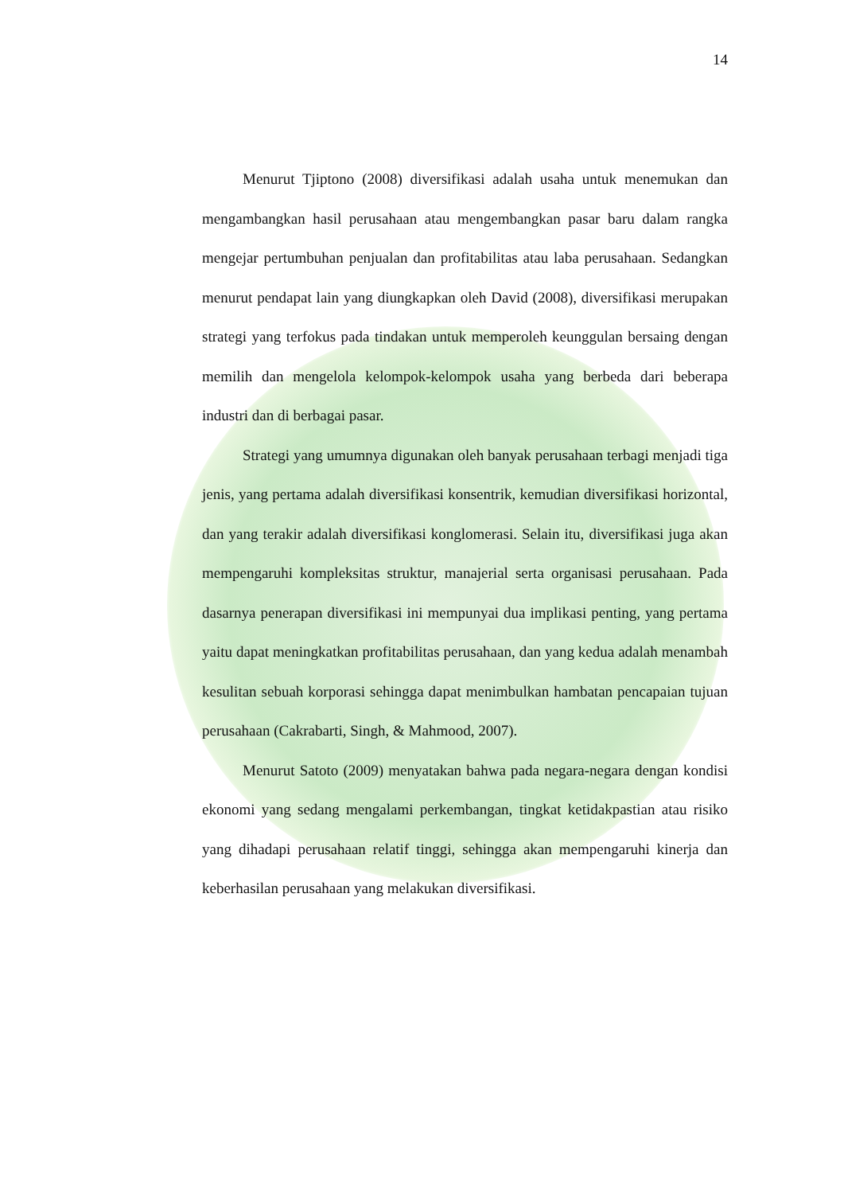14
Menurut Tjiptono (2008) diversifikasi adalah usaha untuk menemukan dan mengambangkan hasil perusahaan atau mengembangkan pasar baru dalam rangka mengejar pertumbuhan penjualan dan profitabilitas atau laba perusahaan. Sedangkan menurut pendapat lain yang diungkapkan oleh David (2008), diversifikasi merupakan strategi yang terfokus pada tindakan untuk memperoleh keunggulan bersaing dengan memilih dan mengelola kelompok-kelompok usaha yang berbeda dari beberapa industri dan di berbagai pasar.
Strategi yang umumnya digunakan oleh banyak perusahaan terbagi menjadi tiga jenis, yang pertama adalah diversifikasi konsentrik, kemudian diversifikasi horizontal, dan yang terakir adalah diversifikasi konglomerasi. Selain itu, diversifikasi juga akan mempengaruhi kompleksitas struktur, manajerial serta organisasi perusahaan. Pada dasarnya penerapan diversifikasi ini mempunyai dua implikasi penting, yang pertama yaitu dapat meningkatkan profitabilitas perusahaan, dan yang kedua adalah menambah kesulitan sebuah korporasi sehingga dapat menimbulkan hambatan pencapaian tujuan perusahaan (Cakrabarti, Singh, & Mahmood, 2007).
Menurut Satoto (2009) menyatakan bahwa pada negara-negara dengan kondisi ekonomi yang sedang mengalami perkembangan, tingkat ketidakpastian atau risiko yang dihadapi perusahaan relatif tinggi, sehingga akan mempengaruhi kinerja dan keberhasilan perusahaan yang melakukan diversifikasi.